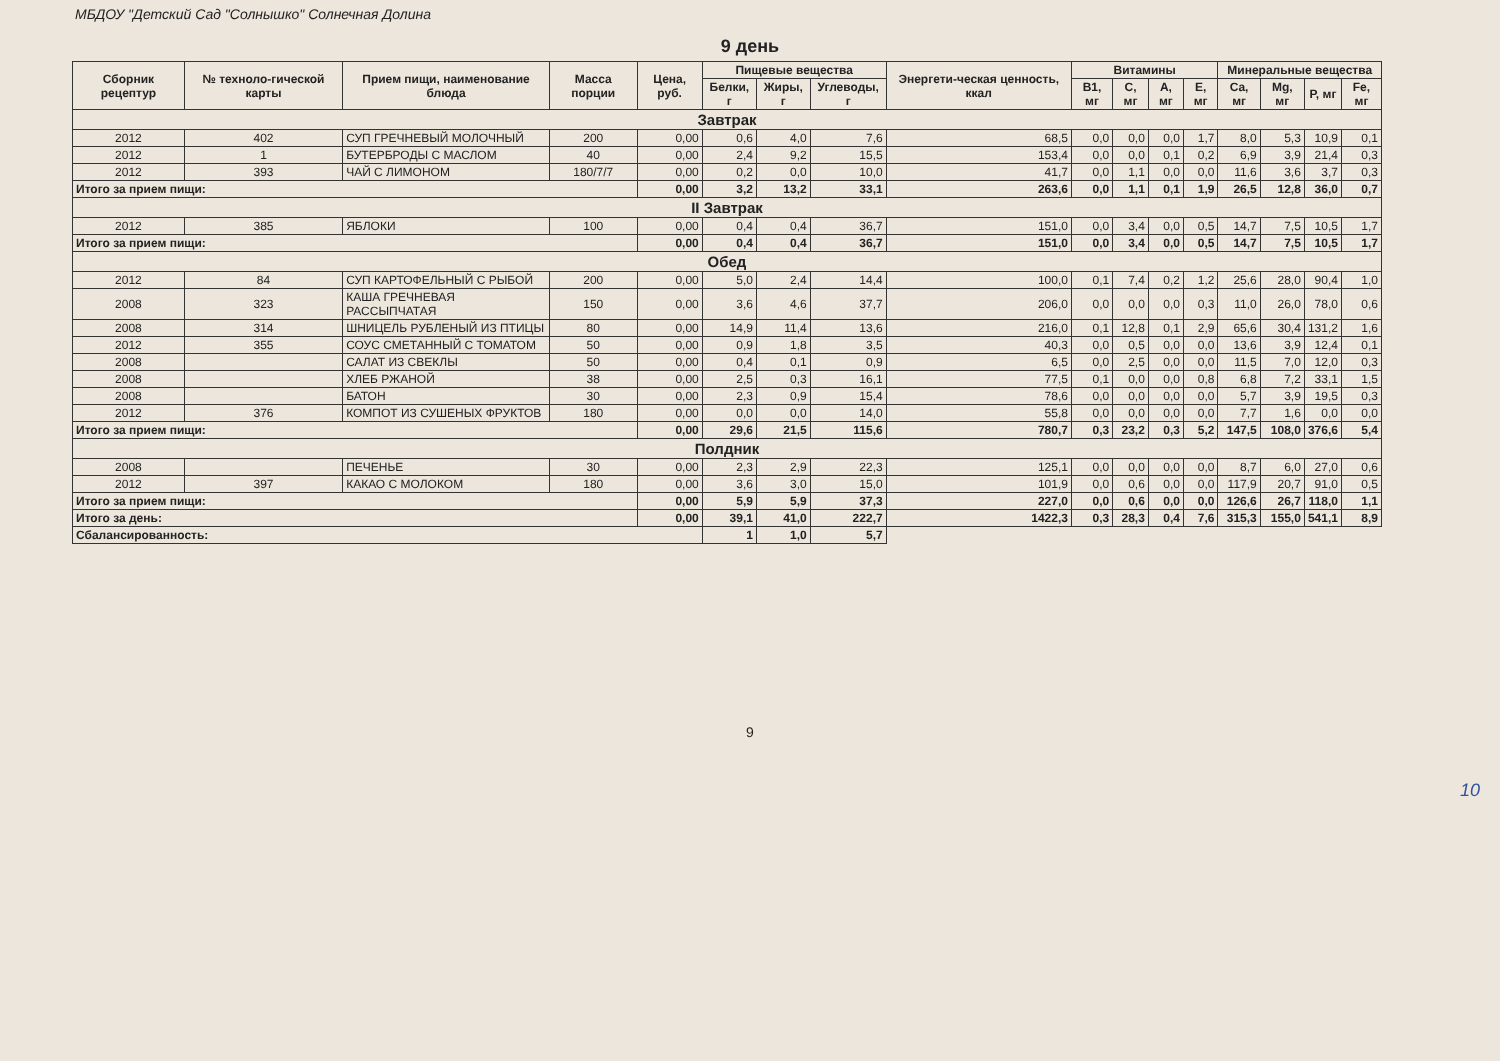МБДОУ "Детский Сад "Солнышко" Солнечная Долина
9 день
| Сборник рецептур | № техноло-гической карты | Прием пищи, наименование блюда | Масса порции | Цена, руб. | Пищевые вещества | | | Энергети-ческая ценность, ккал | Витамины | | | | Минеральные вещества | | | |
| --- | --- | --- | --- | --- | --- | --- | --- | --- | --- | --- | --- | --- | --- | --- | --- | --- |
| | | | | | Белки, г | Жиры, г | Углеводы, г | | B1, мг | C, мг | A, мг | E, мг | Ca, мг | Mg, мг | P, мг | Fe, мг |
| Завтрак | | | | | | | | | | | | | | | | |
| 2012 | 402 | СУП ГРЕЧНЕВЫЙ МОЛОЧНЫЙ | 200 | 0,00 | 0,6 | 4,0 | 7,6 | 68,5 | 0,0 | 0,0 | 0,0 | 1,7 | 8,0 | 5,3 | 10,9 | 0,1 |
| 2012 | 1 | БУТЕРБРОДЫ С МАСЛОМ | 40 | 0,00 | 2,4 | 9,2 | 15,5 | 153,4 | 0,0 | 0,0 | 0,1 | 0,2 | 6,9 | 3,9 | 21,4 | 0,3 |
| 2012 | 393 | ЧАЙ С ЛИМОНОМ | 180/7/7 | 0,00 | 0,2 | 0,0 | 10,0 | 41,7 | 0,0 | 1,1 | 0,0 | 0,0 | 11,6 | 3,6 | 3,7 | 0,3 |
| Итого за прием пищи: | | | | 0,00 | 3,2 | 13,2 | 33,1 | 263,6 | 0,0 | 1,1 | 0,1 | 1,9 | 26,5 | 12,8 | 36,0 | 0,7 |
| II Завтрак | | | | | | | | | | | | | | | | |
| 2012 | 385 | ЯБЛОКИ | 100 | 0,00 | 0,4 | 0,4 | 36,7 | 151,0 | 0,0 | 3,4 | 0,0 | 0,5 | 14,7 | 7,5 | 10,5 | 1,7 |
| Итого за прием пищи: | | | | 0,00 | 0,4 | 0,4 | 36,7 | 151,0 | 0,0 | 3,4 | 0,0 | 0,5 | 14,7 | 7,5 | 10,5 | 1,7 |
| Обед | | | | | | | | | | | | | | | | |
| 2012 | 84 | СУП КАРТОФЕЛЬНЫЙ С РЫБОЙ | 200 | 0,00 | 5,0 | 2,4 | 14,4 | 100,0 | 0,1 | 7,4 | 0,2 | 1,2 | 25,6 | 28,0 | 90,4 | 1,0 |
| 2008 | 323 | КАША ГРЕЧНЕВАЯ РАССЫПЧАТАЯ | 150 | 0,00 | 3,6 | 4,6 | 37,7 | 206,0 | 0,0 | 0,0 | 0,0 | 0,3 | 11,0 | 26,0 | 78,0 | 0,6 |
| 2008 | 314 | ШНИЦЕЛЬ РУБЛЕНЫЙ ИЗ ПТИЦЫ | 80 | 0,00 | 14,9 | 11,4 | 13,6 | 216,0 | 0,1 | 12,8 | 0,1 | 2,9 | 65,6 | 30,4 | 131,2 | 1,6 |
| 2012 | 355 | СОУС СМЕТАННЫЙ С ТОМАТОМ | 50 | 0,00 | 0,9 | 1,8 | 3,5 | 40,3 | 0,0 | 0,5 | 0,0 | 0,0 | 13,6 | 3,9 | 12,4 | 0,1 |
| 2008 | | САЛАТ ИЗ СВЕКЛЫ | 50 | 0,00 | 0,4 | 0,1 | 0,9 | 6,5 | 0,0 | 2,5 | 0,0 | 0,0 | 11,5 | 7,0 | 12,0 | 0,3 |
| 2008 | | ХЛЕБ РЖАНОЙ | 38 | 0,00 | 2,5 | 0,3 | 16,1 | 77,5 | 0,1 | 0,0 | 0,0 | 0,8 | 6,8 | 7,2 | 33,1 | 1,5 |
| 2008 | | БАТОН | 30 | 0,00 | 2,3 | 0,9 | 15,4 | 78,6 | 0,0 | 0,0 | 0,0 | 0,0 | 5,7 | 3,9 | 19,5 | 0,3 |
| 2012 | 376 | КОМПОТ ИЗ СУШЕНЫХ ФРУКТОВ | 180 | 0,00 | 0,0 | 0,0 | 14,0 | 55,8 | 0,0 | 0,0 | 0,0 | 0,0 | 7,7 | 1,6 | 0,0 | 0,0 |
| Итого за прием пищи: | | | | 0,00 | 29,6 | 21,5 | 115,6 | 780,7 | 0,3 | 23,2 | 0,3 | 5,2 | 147,5 | 108,0 | 376,6 | 5,4 |
| Полдник | | | | | | | | | | | | | | | | |
| 2008 | | ПЕЧЕНЬЕ | 30 | 0,00 | 2,3 | 2,9 | 22,3 | 125,1 | 0,0 | 0,0 | 0,0 | 0,0 | 8,7 | 6,0 | 27,0 | 0,6 |
| 2012 | 397 | КАКАО С МОЛОКОМ | 180 | 0,00 | 3,6 | 3,0 | 15,0 | 101,9 | 0,0 | 0,6 | 0,0 | 0,0 | 117,9 | 20,7 | 91,0 | 0,5 |
| Итого за прием пищи: | | | | 0,00 | 5,9 | 5,9 | 37,3 | 227,0 | 0,0 | 0,6 | 0,0 | 0,0 | 126,6 | 26,7 | 118,0 | 1,1 |
| Итого за день: | | | | 0,00 | 39,1 | 41,0 | 222,7 | 1422,3 | 0,3 | 28,3 | 0,4 | 7,6 | 315,3 | 155,0 | 541,1 | 8,9 |
| Сбалансированность: | | | | | 1 | 1,0 | 5,7 | | | | | | | | | |
9
10